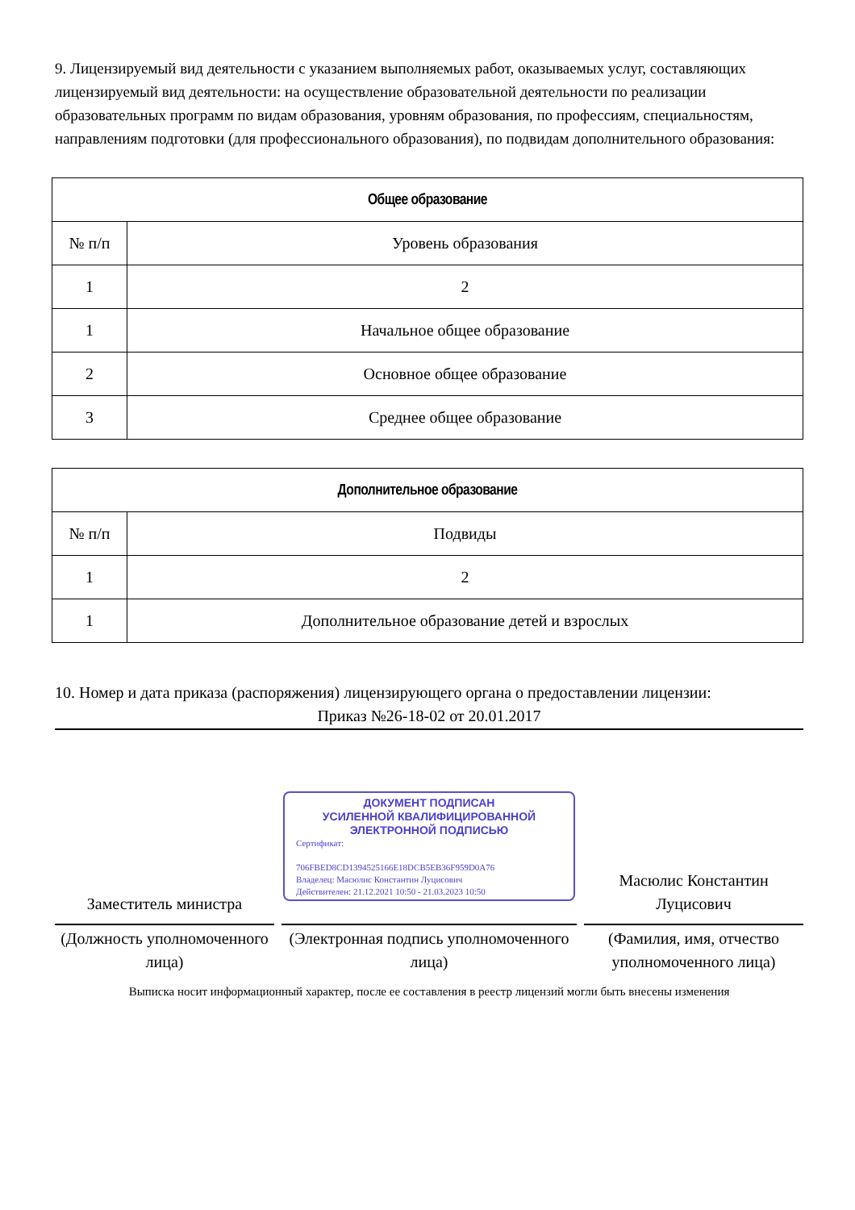9. Лицензируемый вид деятельности с указанием выполняемых работ, оказываемых услуг, составляющих лицензируемый вид деятельности: на осуществление образовательной деятельности по реализации образовательных программ по видам образования, уровням образования, по профессиям, специальностям, направлениям подготовки (для профессионального образования), по подвидам дополнительного образования:
| Общее образование | |
| --- | --- |
| № п/п | Уровень образования |
| 1 | 2 |
| 1 | Начальное общее образование |
| 2 | Основное общее образование |
| 3 | Среднее общее образование |
| Дополнительное образование | |
| --- | --- |
| № п/п | Подвиды |
| 1 | 2 |
| 1 | Дополнительное образование детей и взрослых |
10. Номер и дата приказа (распоряжения) лицензирующего органа о предоставлении лицензии:
Приказ №26-18-02 от 20.01.2017
Заместитель министра
(Должность уполномоченного лица)
ДОКУМЕНТ ПОДПИСАН
УСИЛЕННОЙ КВАЛИФИЦИРОВАННОЙ
ЭЛЕКТРОННОЙ ПОДПИСЬЮ
Сертификат:
706FBED8CD1394525166E18DCB5EB36F959D0A76
Владелец: Масюлис Константин Луцисович
Действителен: 21.12.2021 10:50 - 21.03.2023 10:50
(Электронная подпись уполномоченного лица)
Масюлис Константин Луцисович
(Фамилия, имя, отчество уполномоченного лица)
Выписка носит информационный характер, после ее составления в реестр лицензий могли быть внесены изменения